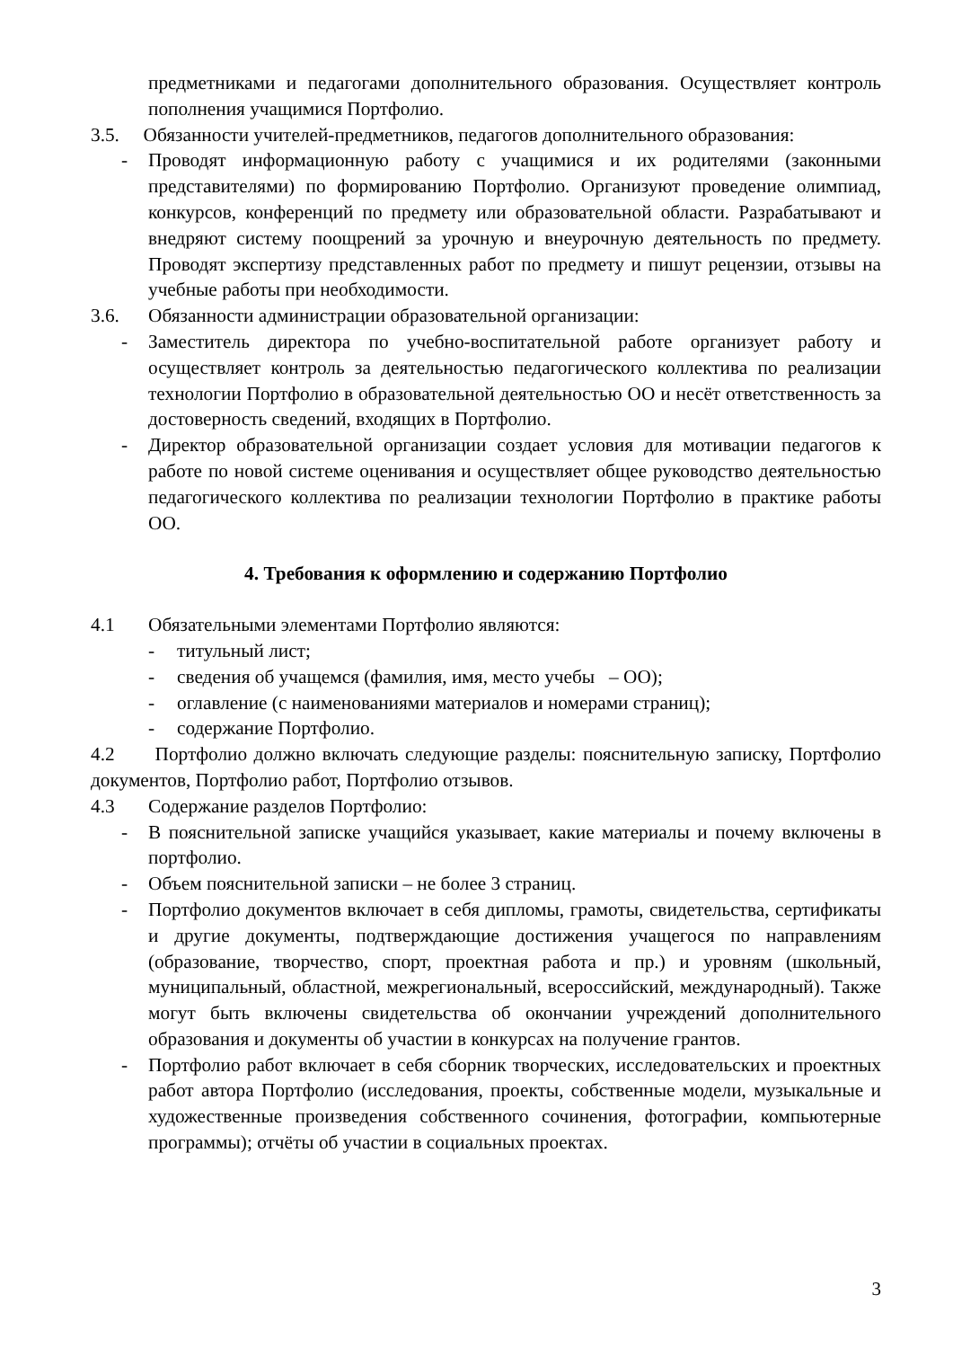предметниками и педагогами дополнительного образования. Осуществляет контроль пополнения учащимися Портфолио.
3.5. Обязанности учителей-предметников, педагогов дополнительного образования:
- Проводят информационную работу с учащимися и их родителями (законными представителями) по формированию Портфолио. Организуют проведение олимпиад, конкурсов, конференций по предмету или образовательной области. Разрабатывают и внедряют систему поощрений за урочную и внеурочную деятельность по предмету. Проводят экспертизу представленных работ по предмету и пишут рецензии, отзывы на учебные работы при необходимости.
3.6. Обязанности администрации образовательной организации:
- Заместитель директора по учебно-воспитательной работе организует работу и осуществляет контроль за деятельностью педагогического коллектива по реализации технологии Портфолио в образовательной деятельностью ОО и несёт ответственность за достоверность сведений, входящих в Портфолио.
- Директор образовательной организации создает условия для мотивации педагогов к работе по новой системе оценивания и осуществляет общее руководство деятельностью педагогического коллектива по реализации технологии Портфолио в практике работы ОО.
4. Требования к оформлению и содержанию Портфолио
4.1 Обязательными элементами Портфолио являются:
- титульный лист;
- сведения об учащемся (фамилия, имя, место учебы – ОО);
- оглавление (с наименованиями материалов и номерами страниц);
- содержание Портфолио.
4.2 Портфолио должно включать следующие разделы: пояснительную записку, Портфолио документов, Портфолио работ, Портфолио отзывов.
4.3 Содержание разделов Портфолио:
- В пояснительной записке учащийся указывает, какие материалы и почему включены в портфолио.
- Объем пояснительной записки – не более 3 страниц.
- Портфолио документов включает в себя дипломы, грамоты, свидетельства, сертификаты и другие документы, подтверждающие достижения учащегося по направлениям (образование, творчество, спорт, проектная работа и пр.) и уровням (школьный, муниципальный, областной, межрегиональный, всероссийский, международный). Также могут быть включены свидетельства об окончании учреждений дополнительного образования и документы об участии в конкурсах на получение грантов.
- Портфолио работ включает в себя сборник творческих, исследовательских и проектных работ автора Портфолио (исследования, проекты, собственные модели, музыкальные и художественные произведения собственного сочинения, фотографии, компьютерные программы); отчёты об участии в социальных проектах.
3